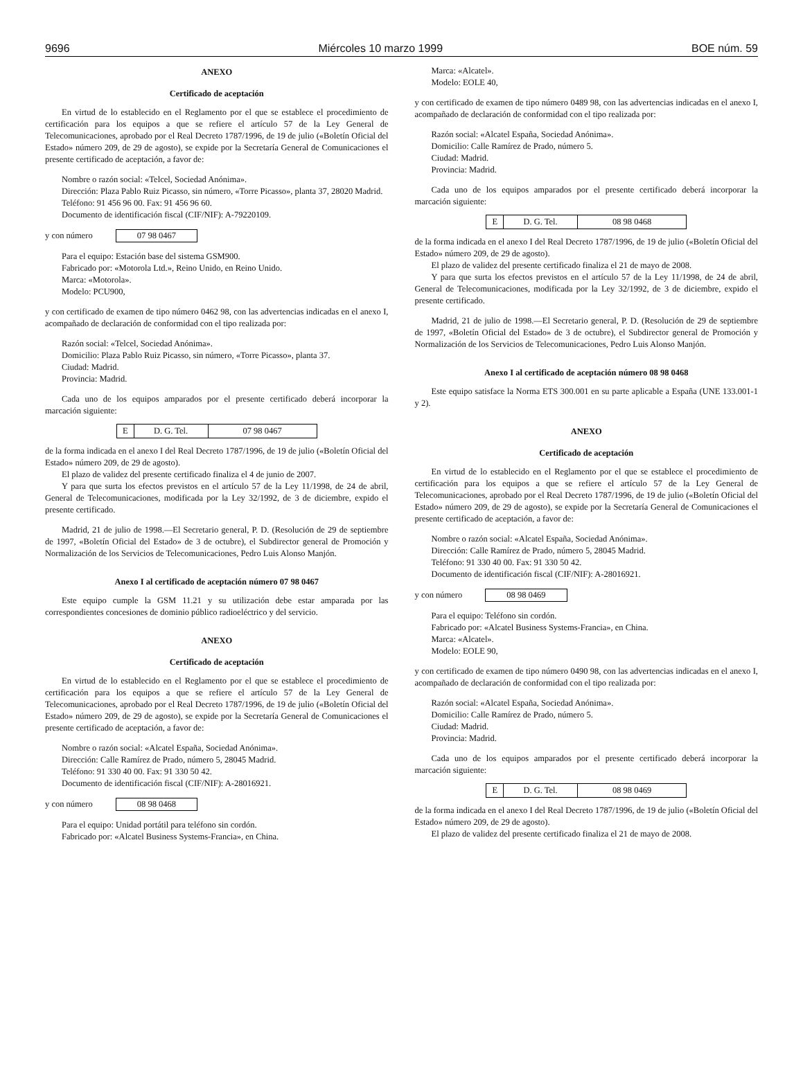9696 Miércoles 10 marzo 1999 BOE núm. 59
ANEXO
Certificado de aceptación
En virtud de lo establecido en el Reglamento por el que se establece el procedimiento de certificación para los equipos a que se refiere el artículo 57 de la Ley General de Telecomunicaciones, aprobado por el Real Decreto 1787/1996, de 19 de julio («Boletín Oficial del Estado» número 209, de 29 de agosto), se expide por la Secretaría General de Comunicaciones el presente certificado de aceptación, a favor de:
Nombre o razón social: «Telcel, Sociedad Anónima».
Dirección: Plaza Pablo Ruiz Picasso, sin número, «Torre Picasso», planta 37, 28020 Madrid.
Teléfono: 91 456 96 00. Fax: 91 456 96 60.
Documento de identificación fiscal (CIF/NIF): A-79220109.
y con número 07 98 0467
Para el equipo: Estación base del sistema GSM900.
Fabricado por: «Motorola Ltd.», Reino Unido, en Reino Unido.
Marca: «Motorola».
Modelo: PCU900,
y con certificado de examen de tipo número 0462 98, con las advertencias indicadas en el anexo I, acompañado de declaración de conformidad con el tipo realizada por:
Razón social: «Telcel, Sociedad Anónima».
Domicilio: Plaza Pablo Ruiz Picasso, sin número, «Torre Picasso», planta 37.
Ciudad: Madrid.
Provincia: Madrid.
Cada uno de los equipos amparados por el presente certificado deberá incorporar la marcación siguiente:
| E | D. G. Tel. | 07 98 0467 |
de la forma indicada en el anexo I del Real Decreto 1787/1996, de 19 de julio («Boletín Oficial del Estado» número 209, de 29 de agosto).
El plazo de validez del presente certificado finaliza el 4 de junio de 2007.
Y para que surta los efectos previstos en el artículo 57 de la Ley 11/1998, de 24 de abril, General de Telecomunicaciones, modificada por la Ley 32/1992, de 3 de diciembre, expido el presente certificado.
Madrid, 21 de julio de 1998.—El Secretario general, P. D. (Resolución de 29 de septiembre de 1997, «Boletín Oficial del Estado» de 3 de octubre), el Subdirector general de Promoción y Normalización de los Servicios de Telecomunicaciones, Pedro Luis Alonso Manjón.
Anexo I al certificado de aceptación número 07 98 0467
Este equipo cumple la GSM 11.21 y su utilización debe estar amparada por las correspondientes concesiones de dominio público radioeléctrico y del servicio.
ANEXO
Certificado de aceptación
En virtud de lo establecido en el Reglamento por el que se establece el procedimiento de certificación para los equipos a que se refiere el artículo 57 de la Ley General de Telecomunicaciones, aprobado por el Real Decreto 1787/1996, de 19 de julio («Boletín Oficial del Estado» número 209, de 29 de agosto), se expide por la Secretaría General de Comunicaciones el presente certificado de aceptación, a favor de:
Nombre o razón social: «Alcatel España, Sociedad Anónima».
Dirección: Calle Ramírez de Prado, número 5, 28045 Madrid.
Teléfono: 91 330 40 00. Fax: 91 330 50 42.
Documento de identificación fiscal (CIF/NIF): A-28016921.
y con número 08 98 0468
Para el equipo: Unidad portátil para teléfono sin cordón.
Fabricado por: «Alcatel Business Systems-Francia», en China.
Marca: «Alcatel».
Modelo: EOLE 40,
y con certificado de examen de tipo número 0489 98, con las advertencias indicadas en el anexo I, acompañado de declaración de conformidad con el tipo realizada por:
Razón social: «Alcatel España, Sociedad Anónima».
Domicilio: Calle Ramírez de Prado, número 5.
Ciudad: Madrid.
Provincia: Madrid.
Cada uno de los equipos amparados por el presente certificado deberá incorporar la marcación siguiente:
| E | D. G. Tel. | 08 98 0468 |
de la forma indicada en el anexo I del Real Decreto 1787/1996, de 19 de julio («Boletín Oficial del Estado» número 209, de 29 de agosto).
El plazo de validez del presente certificado finaliza el 21 de mayo de 2008.
Y para que surta los efectos previstos en el artículo 57 de la Ley 11/1998, de 24 de abril, General de Telecomunicaciones, modificada por la Ley 32/1992, de 3 de diciembre, expido el presente certificado.
Madrid, 21 de julio de 1998.—El Secretario general, P. D. (Resolución de 29 de septiembre de 1997, «Boletín Oficial del Estado» de 3 de octubre), el Subdirector general de Promoción y Normalización de los Servicios de Telecomunicaciones, Pedro Luis Alonso Manjón.
Anexo I al certificado de aceptación número 08 98 0468
Este equipo satisface la Norma ETS 300.001 en su parte aplicable a España (UNE 133.001-1 y 2).
ANEXO
Certificado de aceptación
En virtud de lo establecido en el Reglamento por el que se establece el procedimiento de certificación para los equipos a que se refiere el artículo 57 de la Ley General de Telecomunicaciones, aprobado por el Real Decreto 1787/1996, de 19 de julio («Boletín Oficial del Estado» número 209, de 29 de agosto), se expide por la Secretaría General de Comunicaciones el presente certificado de aceptación, a favor de:
Nombre o razón social: «Alcatel España, Sociedad Anónima».
Dirección: Calle Ramírez de Prado, número 5, 28045 Madrid.
Teléfono: 91 330 40 00. Fax: 91 330 50 42.
Documento de identificación fiscal (CIF/NIF): A-28016921.
y con número 08 98 0469
Para el equipo: Teléfono sin cordón.
Fabricado por: «Alcatel Business Systems-Francia», en China.
Marca: «Alcatel».
Modelo: EOLE 90,
y con certificado de examen de tipo número 0490 98, con las advertencias indicadas en el anexo I, acompañado de declaración de conformidad con el tipo realizada por:
Razón social: «Alcatel España, Sociedad Anónima».
Domicilio: Calle Ramírez de Prado, número 5.
Ciudad: Madrid.
Provincia: Madrid.
Cada uno de los equipos amparados por el presente certificado deberá incorporar la marcación siguiente:
| E | D. G. Tel. | 08 98 0469 |
de la forma indicada en el anexo I del Real Decreto 1787/1996, de 19 de julio («Boletín Oficial del Estado» número 209, de 29 de agosto).
El plazo de validez del presente certificado finaliza el 21 de mayo de 2008.